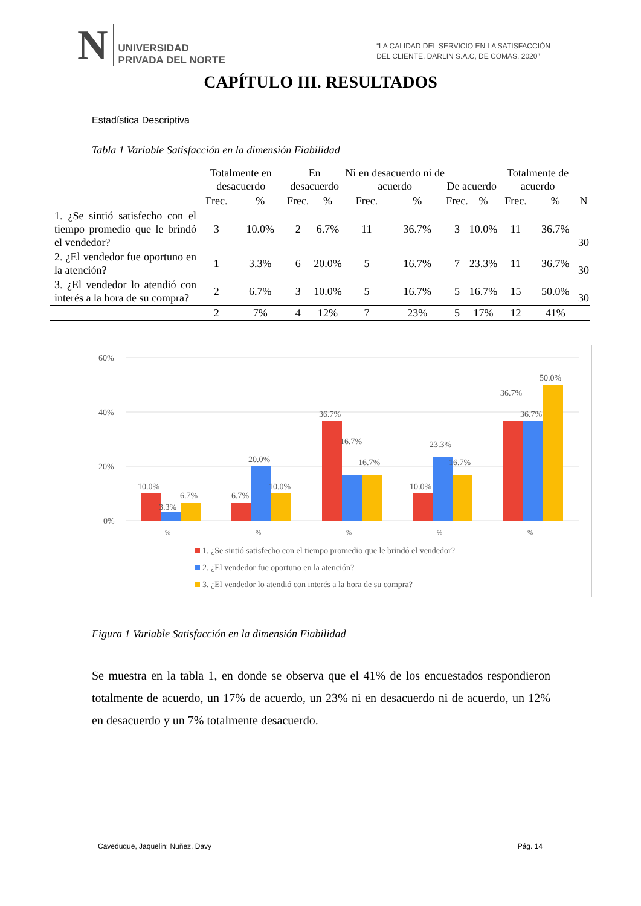N
UNIVERSIDAD
PRIVADA DEL NORTE
“LA CALIDAD DEL SERVICIO EN LA SATISFACCIÓN
DEL CLIENTE, DARLIN S.A.C, DE COMAS, 2020”
CAPÍTULO III. RESULTADOS
Estadística Descriptiva
Tabla 1 Variable Satisfacción en la dimensión Fiabilidad
| | Totalmente en desacuerdo | | En desacuerdo | | Ni en desacuerdo ni de acuerdo | | De acuerdo | | Totalmente de acuerdo | | N |
| --- | --- | --- | --- | --- | --- | --- | --- | --- | --- | --- | --- |
| | Frec. | % | Frec. | % | Frec. | % | Frec. | % | Frec. | % | |
| 1. ¿Se sintió satisfecho con el tiempo promedio que le brindó el vendedor? | 3 | 10.0% | 2 | 6.7% | 11 | 36.7% | 3 | 10.0% | 11 | 36.7% | 30 |
| 2. ¿El vendedor fue oportuno en la atención? | 1 | 3.3% | 6 | 20.0% | 5 | 16.7% | 7 | 23.3% | 11 | 36.7% | 30 |
| 3. ¿El vendedor lo atendió con interés a la hora de su compra? | 2 | 6.7% | 3 | 10.0% | 5 | 16.7% | 5 | 16.7% | 15 | 50.0% | 30 |
| | 2 | 7% | 4 | 12% | 7 | 23% | 5 | 17% | 12 | 41% | |
60%
40%
20%
0%
10.0%
3.3%
6.7%
6.7%
20.0%
10.0%
36.7%
16.7%
16.7%
10.0%
23.3%
16.7%
36.7%
36.7%
50.0%
%
%
%
%
%
1. ¿Se sintió satisfecho con el tiempo promedio que le brindó el vendedor?
2. ¿El vendedor fue oportuno en la atención?
3. ¿El vendedor lo atendió con interés a la hora de su compra?
Figura 1 Variable Satisfacción en la dimensión Fiabilidad
Se muestra en la tabla 1, en donde se observa que el 41% de los encuestados respondieron totalmente de acuerdo, un 17% de acuerdo, un 23% ni en desacuerdo ni de acuerdo, un 12% en desacuerdo y un 7% totalmente desacuerdo.
Caveduque, Jaquelin; Nuñez, Davy Pág. 14